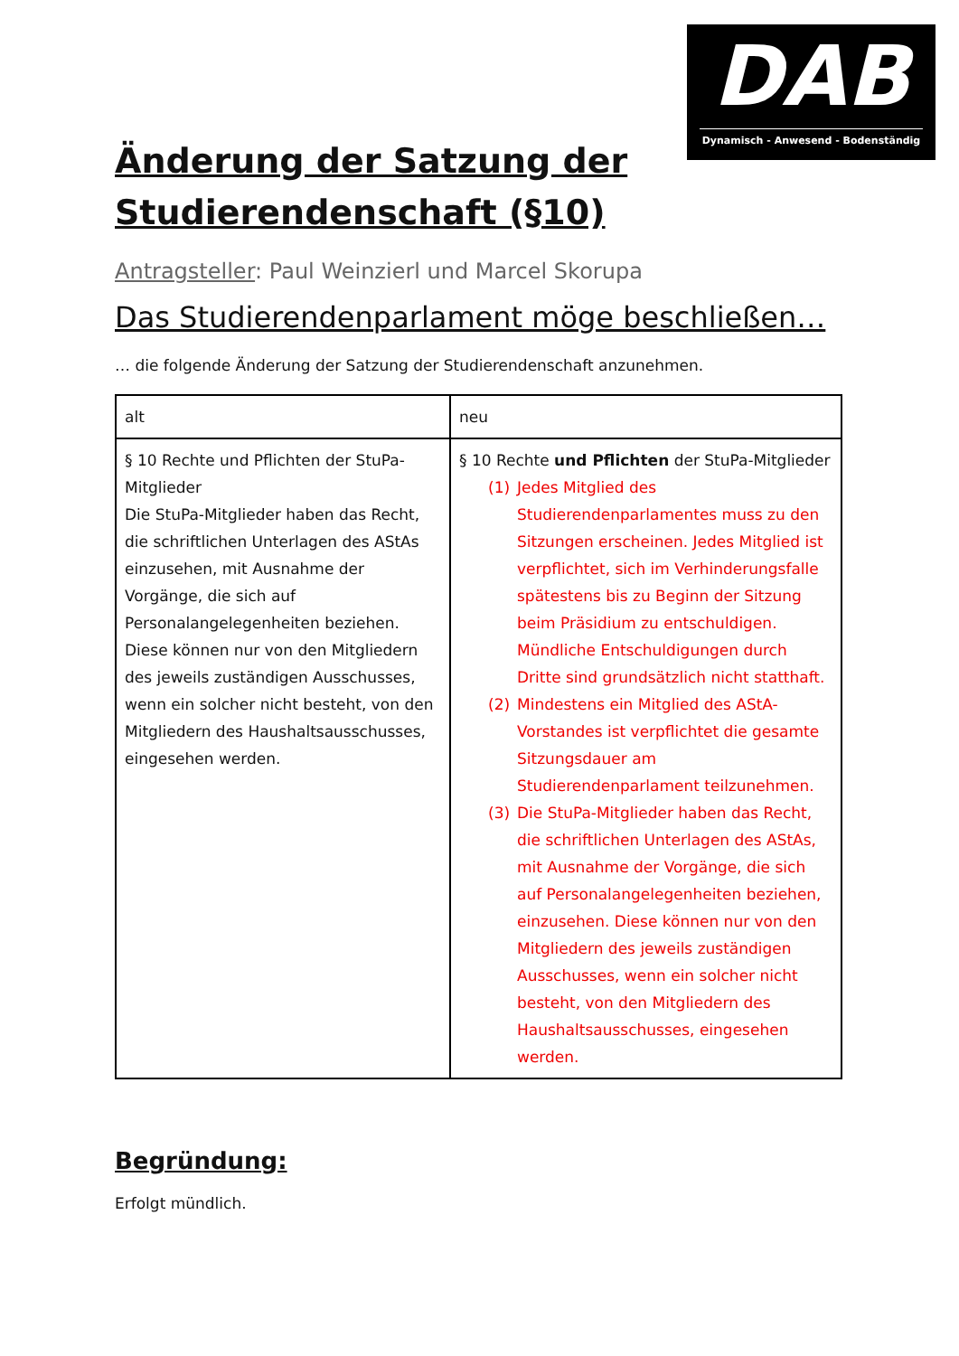DAB
Dynamisch - Anwesend - Bodenständig
Änderung der Satzung der Studierendenschaft (§10)
Antragsteller: Paul Weinzierl und Marcel Skorupa
Das Studierendenparlament möge beschließen…
… die folgende Änderung der Satzung der Studierendenschaft anzunehmen.
| alt | neu |
| § 10 Rechte und Pflichten der StuPa-Mitglieder Die StuPa-Mitglieder haben das Recht, die schriftlichen Unterlagen des AStAs einzusehen, mit Ausnahme der Vorgänge, die sich auf Personalangelegenheiten beziehen. Diese können nur von den Mitgliedern des jeweils zuständigen Ausschusses, wenn ein solcher nicht besteht, von den Mitgliedern des Haushaltsausschusses, eingesehen werden. | § 10 Rechte und Pflichten der StuPa-Mitglieder (1) Jedes Mitglied des Studierendenparlamentes muss zu den Sitzungen erscheinen. Jedes Mitglied ist verpflichtet, sich im Verhinderungsfalle spätestens bis zu Beginn der Sitzung beim Präsidium zu entschuldigen. Mündliche Entschuldigungen durch Dritte sind grundsätzlich nicht statthaft. (2) Mindestens ein Mitglied des AStA-Vorstandes ist verpflichtet die gesamte Sitzungsdauer am Studierendenparlament teilzunehmen. (3) Die StuPa-Mitglieder haben das Recht, die schriftlichen Unterlagen des AStAs, mit Ausnahme der Vorgänge, die sich auf Personalangelegenheiten beziehen, einzusehen. Diese können nur von den Mitgliedern des jeweils zuständigen Ausschusses, wenn ein solcher nicht besteht, von den Mitgliedern des Haushaltsausschusses, eingesehen werden. |
Begründung:
Erfolgt mündlich.